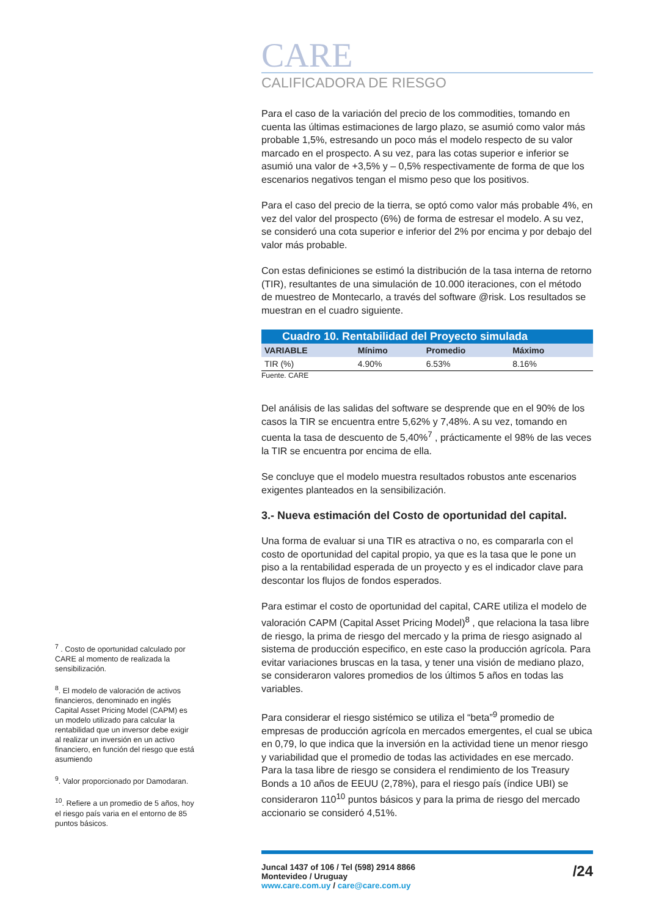<sup>7</sup> . Costo de oportunidad calculado por CARE al momento de realizada la sensibilización.
<sup>8</sup>. El modelo de valoración de activos financieros, denominado en inglés Capital Asset Pricing Model (CAPM) es un modelo utilizado para calcular la rentabilidad que un inversor debe exigir al realizar un inversión en un activo financiero, en función del riesgo que está asumiendo
<sup>9</sup>. Valor proporcionado por Damodaran.
<sup>10</sup>. Refiere a un promedio de 5 años, hoy el riesgo país varia en el entorno de 85 puntos básicos.
CARE
CALIFICADORA DE RIESGO
Para el caso de la variación del precio de los commodities, tomando en cuenta las últimas estimaciones de largo plazo, se asumió como valor más probable 1,5%, estresando un poco más el modelo respecto de su valor marcado en el prospecto. A su vez, para las cotas superior e inferior se asumió una valor de +3,5% y – 0,5% respectivamente de forma de que los escenarios negativos tengan el mismo peso que los positivos.
Para el caso del precio de la tierra, se optó como valor más probable 4%, en vez del valor del prospecto (6%) de forma de estresar el modelo. A su vez, se consideró una cota superior e inferior del 2% por encima y por debajo del valor más probable.
Con estas definiciones se estimó la distribución de la tasa interna de retorno (TIR), resultantes de una simulación de 10.000 iteraciones, con el método de muestreo de Montecarlo, a través del software @risk. Los resultados se muestran en el cuadro siguiente.
| Cuadro 10. Rentabilidad del Proyecto simulada | | | | |
| VARIABLE | Mínimo | Promedio | Máximo | |
| TIR (%) | 4.90% | 6.53% | 8.16% | |
Fuente. CARE
Del análisis de las salidas del software se desprende que en el 90% de los casos la TIR se encuentra entre 5,62% y 7,48%. A su vez, tomando en cuenta la tasa de descuento de 5,40%<sup>7</sup> , prácticamente el 98% de las veces la TIR se encuentra por encima de ella.
Se concluye que el modelo muestra resultados robustos ante escenarios exigentes planteados en la sensibilización.
3.- Nueva estimación del Costo de oportunidad del capital.
Una forma de evaluar si una TIR es atractiva o no, es compararla con el costo de oportunidad del capital propio, ya que es la tasa que le pone un piso a la rentabilidad esperada de un proyecto y es el indicador clave para descontar los flujos de fondos esperados.
Para estimar el costo de oportunidad del capital, CARE utiliza el modelo de valoración CAPM (Capital Asset Pricing Model)<sup>8</sup> , que relaciona la tasa libre de riesgo, la prima de riesgo del mercado y la prima de riesgo asignado al sistema de producción especifico, en este caso la producción agrícola. Para evitar variaciones bruscas en la tasa, y tener una visión de mediano plazo, se consideraron valores promedios de los últimos 5 años en todas las variables.
Para considerar el riesgo sistémico se utiliza el “beta”<sup>9</sup> promedio de empresas de producción agrícola en mercados emergentes, el cual se ubica en 0,79, lo que indica que la inversión en la actividad tiene un menor riesgo y variabilidad que el promedio de todas las actividades en ese mercado. Para la tasa libre de riesgo se considera el rendimiento de los Treasury Bonds a 10 años de EEUU (2,78%), para el riesgo país (índice UBI) se consideraron 110<sup>10</sup> puntos básicos y para la prima de riesgo del mercado accionario se consideró 4,51%.
Juncal 1437 of 106 / Tel (598) 2914 8866
Montevideo / Uruguay
www.care.com.uy / care@care.com.uy
/24